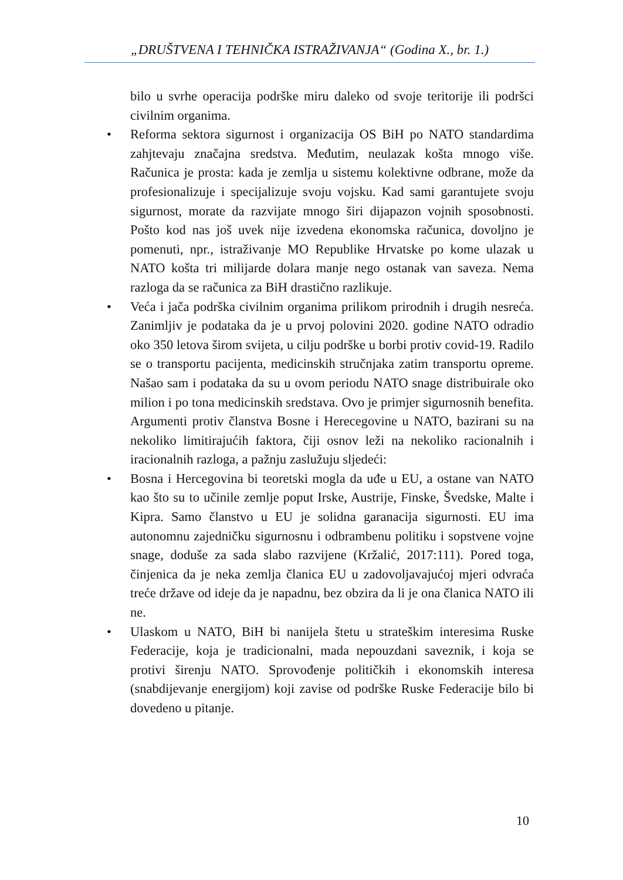„DRUŠTVENA I TEHNIČKA ISTRAŽIVANJA“ (Godina X., br. 1.)
bilo u svrhe operacija podrške miru daleko od svoje teritorije ili podršci civilnim organima.
• Reforma sektora sigurnost i organizacija OS BiH po NATO standardima zahjtevaju značajna sredstva. Međutim, neulazak košta mnogo više. Računica je prosta: kada je zemlja u sistemu kolektivne odbrane, može da profesionalizuje i specijalizuje svoju vojsku. Kad sami garantujete svoju sigurnost, morate da razvijate mnogo širi dijapazon vojnih sposobnosti. Pošto kod nas još uvek nije izvedena ekonomska računica, dovoljno je pomenuti, npr., istraživanje MO Republike Hrvatske po kome ulazak u NATO košta tri milijarde dolara manje nego ostanak van saveza. Nema razloga da se računica za BiH drastično razlikuje.
• Veća i jača podrška civilnim organima prilikom prirodnih i drugih nesreća. Zanimljiv je podataka da je u prvoj polovini 2020. godine NATO odradio oko 350 letova širom svijeta, u cilju podrške u borbi protiv covid-19. Radilo se o transportu pacijenta, medicinskih stručnjaka zatim transportu opreme. Našao sam i podataka da su u ovom periodu NATO snage distribuirale oko milion i po tona medicinskih sredstava. Ovo je primjer sigurnosnih benefita. Argumenti protiv članstva Bosne i Herecegovine u NATO, bazirani su na nekoliko limitirajućih faktora, čiji osnov leži na nekoliko racionalnih i iracionalnih razloga, a pažnju zaslužuju sljedeći:
• Bosna i Hercegovina bi teoretski mogla da uđe u EU, a ostane van NATO kao što su to učinile zemlje poput Irske, Austrije, Finske, Švedske, Malte i Kipra. Samo članstvo u EU je solidna garanacija sigurnosti. EU ima autonomnu zajedničku sigurnosnu i odbrambenu politiku i sopstvene vojne snage, doduše za sada slabo razvijene (Kržalić, 2017:111). Pored toga, činjenica da je neka zemlja članica EU u zadovoljavajućoj mjeri odvraća treće države od ideje da je napadnu, bez obzira da li je ona članica NATO ili ne.
• Ulaskom u NATO, BiH bi nanijela štetu u strateškim interesima Ruske Federacije, koja je tradicionalni, mada nepouzdani saveznik, i koja se protivi širenju NATO. Sprovođenje političkih i ekonomskih interesa (snabdijevanje energijom) koji zavise od podrške Ruske Federacije bilo bi dovedeno u pitanje.
10